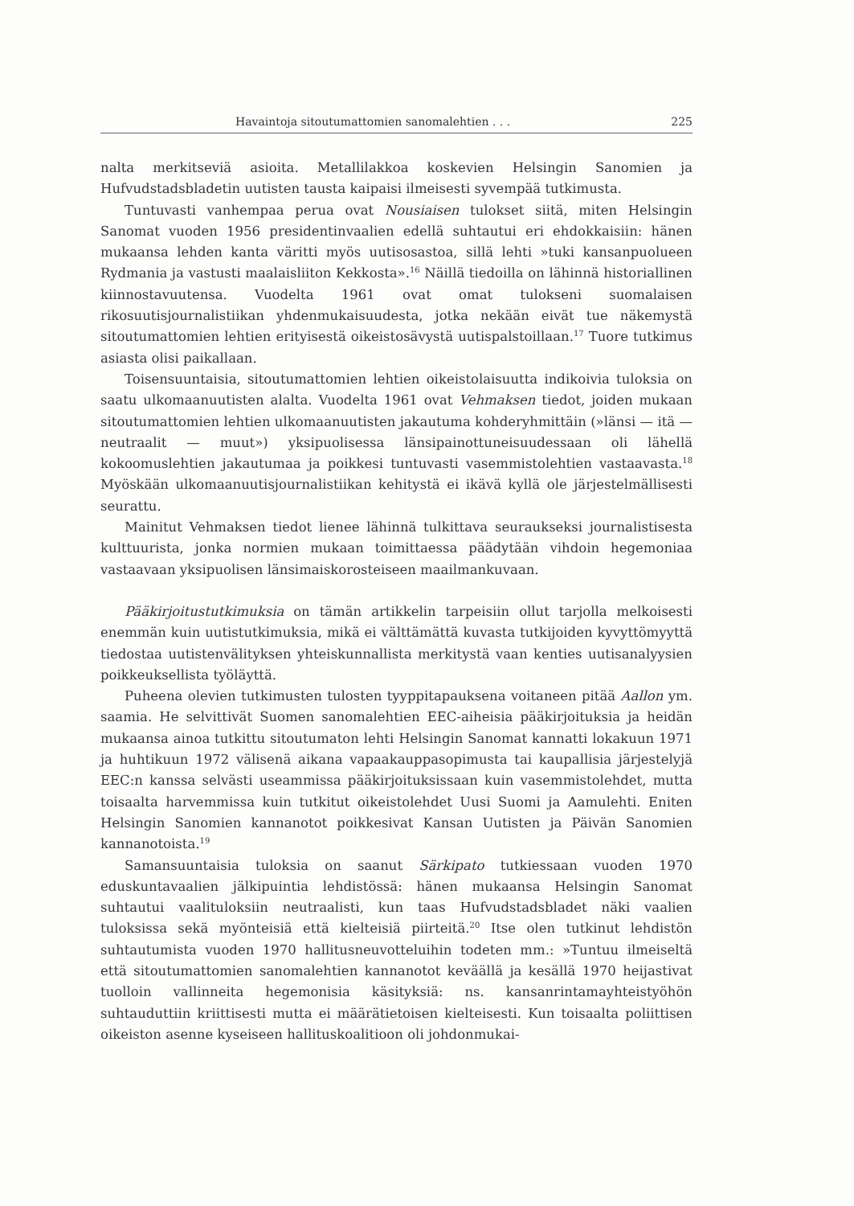Havaintoja sitoutumattomien sanomalehtien . . . 225
nalta merkitseviä asioita. Metallilakkoa koskevien Helsingin Sanomien ja Hufvudstadsbladetin uutisten tausta kaipaisi ilmeisesti syvempää tutkimusta.
Tuntuvasti vanhempaa perua ovat Nousiaisen tulokset siitä, miten Helsingin Sanomat vuoden 1956 presidentinvaalien edellä suhtautui eri ehdokkaisiin: hänen mukaansa lehden kanta väritti myös uutisosastoa, sillä lehti »tuki kansanpuolueen Rydmania ja vastusti maalaisliiton Kekkosta».<sup>16</sup> Näillä tiedoilla on lähinnä historiallinen kiinnostavuutensa. Vuodelta 1961 ovat omat tulokseni suomalaisen rikosuutisjournalistiikan yhdenmukaisuudesta, jotka nekään eivät tue näkemystä sitoutumattomien lehtien erityisestä oikeistosävystä uutispalstoillaan.<sup>17</sup> Tuore tutkimus asiasta olisi paikallaan.
Toisensuuntaisia, sitoutumattomien lehtien oikeistolaisuutta indikoivia tuloksia on saatu ulkomaanuutisten alalta. Vuodelta 1961 ovat Vehmaksen tiedot, joiden mukaan sitoutumattomien lehtien ulkomaanuutisten jakautuma kohderyhmittäin (»länsi — itä — neutraalit — muut») yksipuolisessa länsipainottuneisuudessaan oli lähellä kokoomuslehtien jakautumaa ja poikkesi tuntuvasti vasemmistolehtien vastaavasta.<sup>18</sup> Myöskään ulkomaanuutisjournalistiikan kehitystä ei ikävä kyllä ole järjestelmällisesti seurattu.
Mainitut Vehmaksen tiedot lienee lähinnä tulkittava seuraukseksi journalistisesta kulttuurista, jonka normien mukaan toimittaessa päädytään vihdoin hegemoniaa vastaavaan yksipuolisen länsimaiskorosteiseen maailmankuvaan.
Pääkirjoitustutkimuksia on tämän artikkelin tarpeisiin ollut tarjolla melkoisesti enemmän kuin uutistutkimuksia, mikä ei välttämättä kuvasta tutkijoiden kyvyttömyyttä tiedostaa uutistenvälityksen yhteiskunnallista merkitystä vaan kenties uutisanalyysien poikkeuksellista työläyttä.
Puheena olevien tutkimusten tulosten tyyppitapauksena voitaneen pitää Aallon ym. saamia. He selvittivät Suomen sanomalehtien EEC-aiheisia pääkirjoituksia ja heidän mukaansa ainoa tutkittu sitoutumaton lehti Helsingin Sanomat kannatti lokakuun 1971 ja huhtikuun 1972 välisenä aikana vapaakauppasopimusta tai kaupallisia järjestelyjä EEC:n kanssa selvästi useammissa pääkirjoituksissaan kuin vasemmistolehdet, mutta toisaalta harvemmissa kuin tutkitut oikeistolehdet Uusi Suomi ja Aamulehti. Eniten Helsingin Sanomien kannanotot poikkesivat Kansan Uutisten ja Päivän Sanomien kannanotoista.<sup>19</sup>
Samansuuntaisia tuloksia on saanut Särkipato tutkiessaan vuoden 1970 eduskuntavaalien jälkipuintia lehdistössä: hänen mukaansa Helsingin Sanomat suhtautui vaalituloksiin neutraalisti, kun taas Hufvudstadsbladet näki vaalien tuloksissa sekä myönteisiä että kielteisiä piirteitä.<sup>20</sup> Itse olen tutkinut lehdistön suhtautumista vuoden 1970 hallitusneuvotteluihin todeten mm.: »Tuntuu ilmeiseltä että sitoutumattomien sanomalehtien kannanotot keväällä ja kesällä 1970 heijastivat tuolloin vallinneita hegemonisia käsityksiä: ns. kansanrintamayhteistyöhön suhtauduttiin kriittisesti mutta ei määrätietoisen kielteisesti. Kun toisaalta poliittisen oikeiston asenne kyseiseen hallituskoalitioon oli johdonmukai-